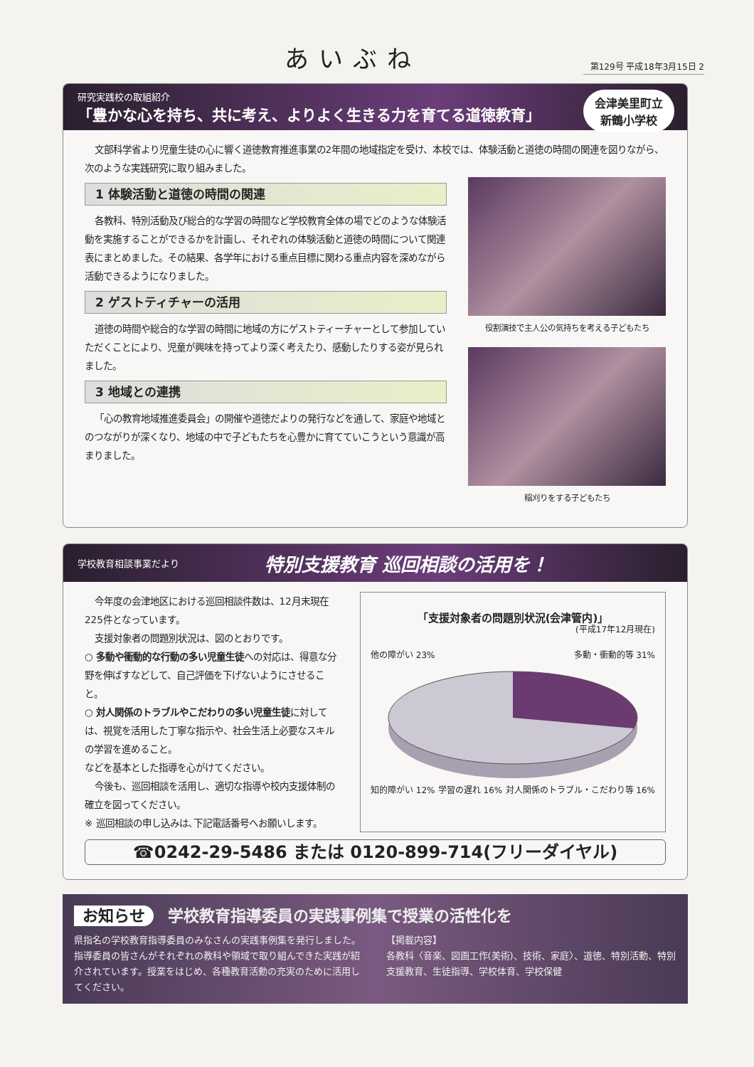あいぶね
第129号 平成18年3月15日 2
研究実践校の取組紹介
「豊かな心を持ち、共に考え、よりよく生きる力を育てる道徳教育」
会津美里町立
新鶴小学校
文部科学省より児童生徒の心に響く道徳教育推進事業の2年間の地域指定を受け、本校では、体験活動と道徳の時間の関連を図りながら、次のような実践研究に取り組みました。
1 体験活動と道徳の時間の関連
各教科、特別活動及び総合的な学習の時間など学校教育全体の場でどのような体験活動を実施することができるかを計画し、それぞれの体験活動と道徳の時間について関連表にまとめました。その結果、各学年における重点目標に関わる重点内容を深めながら活動できるようになりました。
2 ゲストティチャーの活用
道徳の時間や総合的な学習の時間に地域の方にゲストティーチャーとして参加していただくことにより、児童が興味を持ってより深く考えたり、感動したりする姿が見られました。
3 地域との連携
「心の教育地域推進委員会」の開催や道徳だよりの発行などを通して、家庭や地域とのつながりが深くなり、地域の中で子どもたちを心豊かに育てていこうという意識が高まりました。
役割演技で主人公の気持ちを考える子どもたち
稲刈りをする子どもたち
学校教育相談事業だより 特別支援教育 巡回相談の活用を！
今年度の会津地区における巡回相談件数は、12月末現在225件となっています。
支援対象者の問題別状況は、図のとおりです。
○ 多動や衝動的な行動の多い児童生徒への対応は、得意な分野を伸ばすなどして、自己評価を下げないようにさせること。
○ 対人関係のトラブルやこだわりの多い児童生徒に対しては、視覚を活用した丁寧な指示や、社会生活上必要なスキルの学習を進めること。
などを基本とした指導を心がけてください。
今後も、巡回相談を活用し、適切な指導や校内支援体制の確立を図ってください。
※ 巡回相談の申し込みは､下記電話番号へお願いします。
「支援対象者の問題別状況(会津管内)」
(平成17年12月現在)
他の障がい 23% 多動・衝動的等 31%
知的障がい 12% 学習の遅れ 16% 対人関係のトラブル・こだわり等 16%
☎0242-29-5486 または 0120-899-714(フリーダイヤル)
お知らせ 学校教育指導委員の実践事例集で授業の活性化を
県指名の学校教育指導委員のみなさんの実践事例集を発行しました。指導委員の皆さんがそれぞれの教科や領域で取り組んできた実践が紹介されています。授業をはじめ、各種教育活動の充実のために活用してください。
【掲載内容】
各教科〈音楽、図画工作(美術)、技術、家庭〉、道徳、特別活動、特別支援教育、生徒指導、学校体育、学校保健